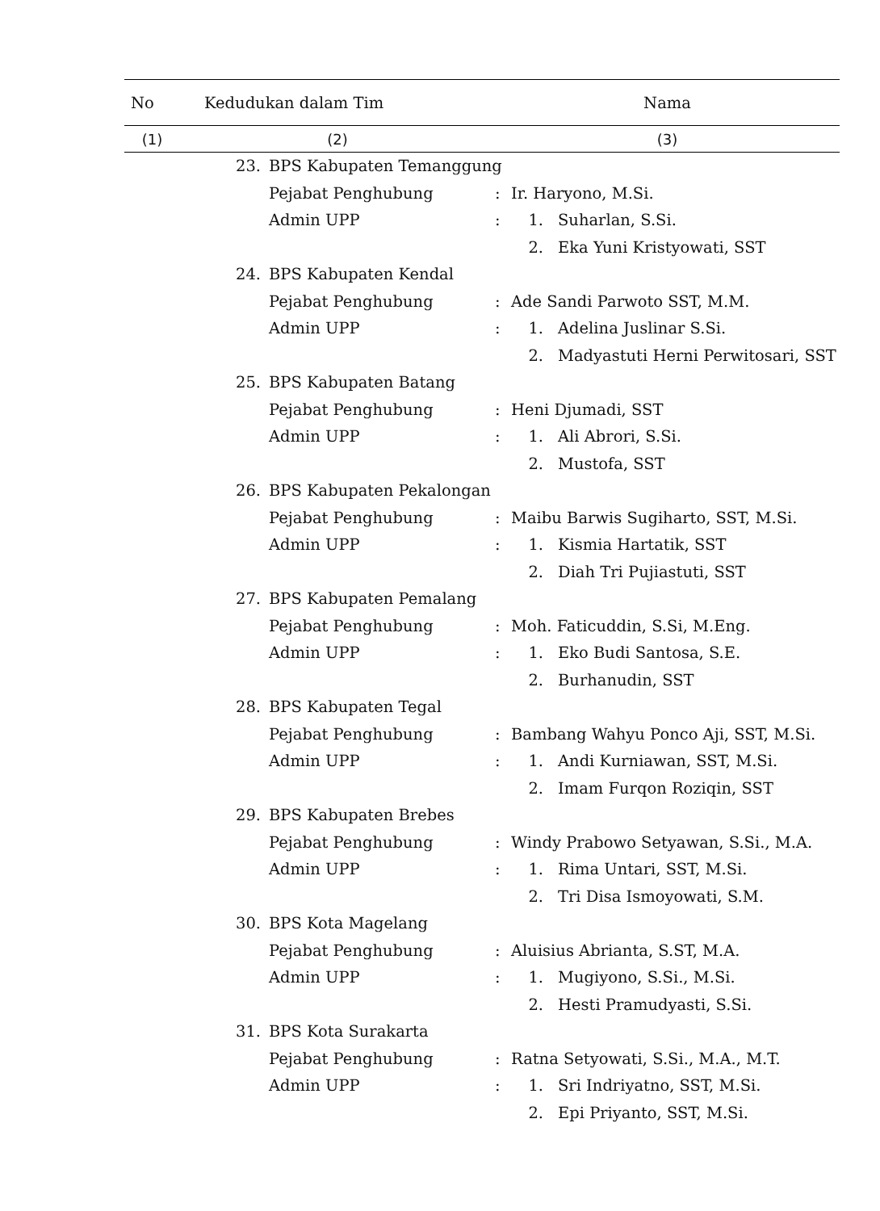| No | Kedudukan dalam Tim | | Nama | | |
| --- | --- | --- | --- | --- | --- |
| (1) | (2) | | (3) | | |
| | 23. | BPS Kabupaten Temanggung | | | |
| | | Pejabat Penghubung | : | Ir. Haryono, M.Si. | |
| | | Admin UPP | : | 1. | Suharlan, S.Si. |
| | | | | 2. | Eka Yuni Kristyowati, SST |
| | 24. | BPS Kabupaten Kendal | | | |
| | | Pejabat Penghubung | : | Ade Sandi Parwoto SST, M.M. | |
| | | Admin UPP | : | 1. | Adelina Juslinar S.Si. |
| | | | | 2. | Madyastuti Herni Perwitosari, SST |
| | 25. | BPS Kabupaten Batang | | | |
| | | Pejabat Penghubung | : | Heni Djumadi, SST | |
| | | Admin UPP | : | 1. | Ali Abrori, S.Si. |
| | | | | 2. | Mustofa, SST |
| | 26. | BPS Kabupaten Pekalongan | | | |
| | | Pejabat Penghubung | : | Maibu Barwis Sugiharto, SST, M.Si. | |
| | | Admin UPP | : | 1. | Kismia Hartatik, SST |
| | | | | 2. | Diah Tri Pujiastuti, SST |
| | 27. | BPS Kabupaten Pemalang | | | |
| | | Pejabat Penghubung | : | Moh. Faticuddin, S.Si, M.Eng. | |
| | | Admin UPP | : | 1. | Eko Budi Santosa, S.E. |
| | | | | 2. | Burhanudin, SST |
| | 28. | BPS Kabupaten Tegal | | | |
| | | Pejabat Penghubung | : | Bambang Wahyu Ponco Aji, SST, M.Si. | |
| | | Admin UPP | : | 1. | Andi Kurniawan, SST, M.Si. |
| | | | | 2. | Imam Furqon Roziqin, SST |
| | 29. | BPS Kabupaten Brebes | | | |
| | | Pejabat Penghubung | : | Windy Prabowo Setyawan, S.Si., M.A. | |
| | | Admin UPP | : | 1. | Rima Untari, SST, M.Si. |
| | | | | 2. | Tri Disa Ismoyowati, S.M. |
| | 30. | BPS Kota Magelang | | | |
| | | Pejabat Penghubung | : | Aluisius Abrianta, S.ST, M.A. | |
| | | Admin UPP | : | 1. | Mugiyono, S.Si., M.Si. |
| | | | | 2. | Hesti Pramudyasti, S.Si. |
| | 31. | BPS Kota Surakarta | | | |
| | | Pejabat Penghubung | : | Ratna Setyowati, S.Si., M.A., M.T. | |
| | | Admin UPP | : | 1. | Sri Indriyatno, SST, M.Si. |
| | | | | 2. | Epi Priyanto, SST, M.Si. |